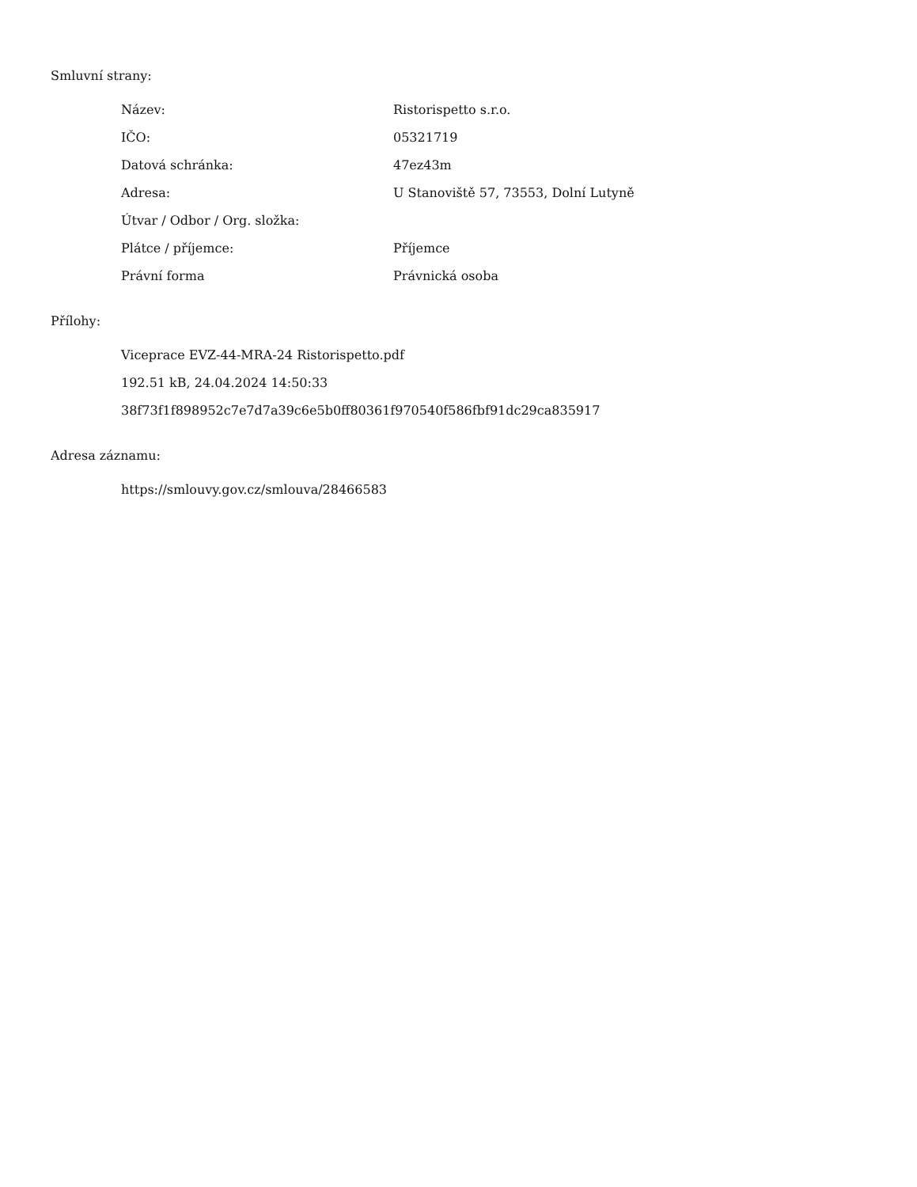Smluvní strany:
| Název: | Ristorispetto s.r.o. |
| IČO: | 05321719 |
| Datová schránka: | 47ez43m |
| Adresa: | U Stanoviště 57, 73553, Dolní Lutyně |
| Útvar / Odbor / Org. složka: | |
| Plátce / příjemce: | Příjemce |
| Právní forma | Právnická osoba |
Přílohy:
Viceprace EVZ-44-MRA-24 Ristorispetto.pdf
192.51 kB, 24.04.2024 14:50:33
38f73f1f898952c7e7d7a39c6e5b0ff80361f970540f586fbf91dc29ca835917
Adresa záznamu:
https://smlouvy.gov.cz/smlouva/28466583